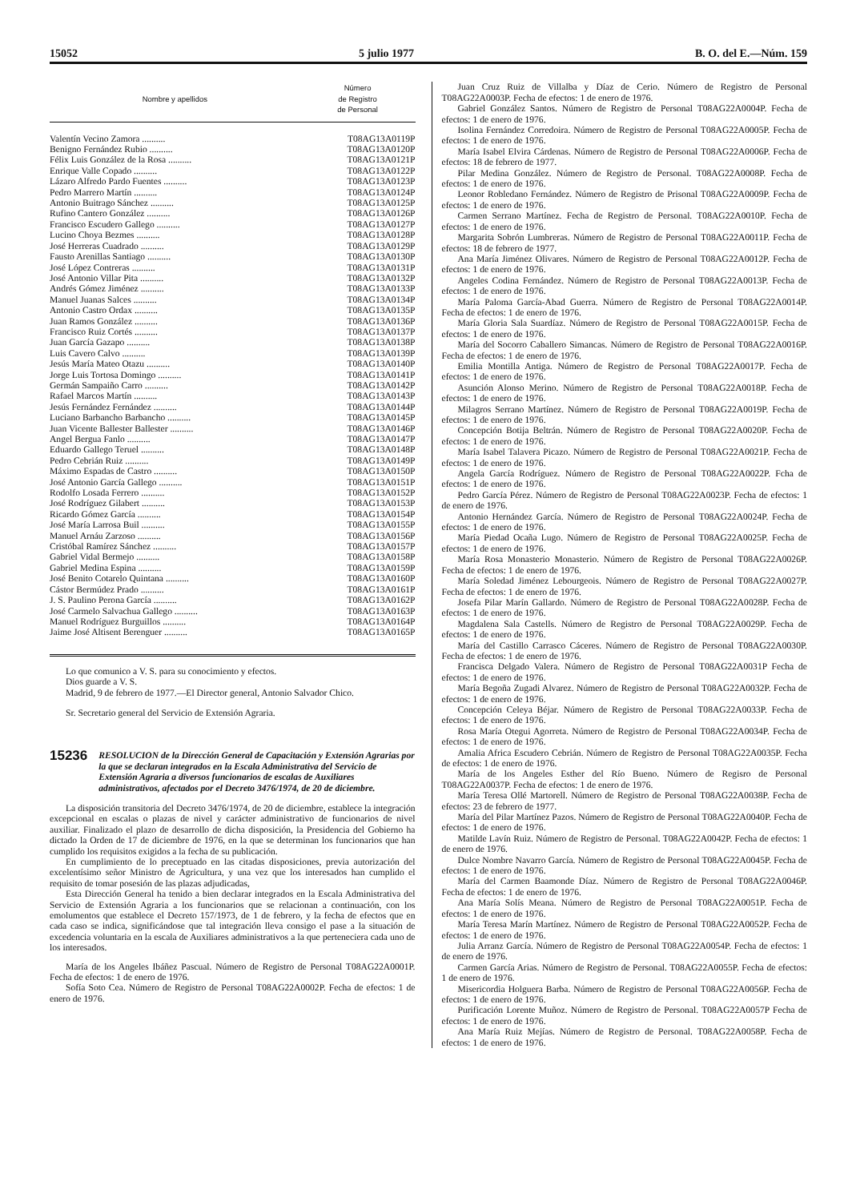15052 5 julio 1977 B. O. del E.—Núm. 159
| Nombre y apellidos | Número de Registro de Personal |
| --- | --- |
| Valentín Vecino Zamora .......... | T08AG13A0119P |
| Benigno Fernández Rubio .......... | T08AG13A0120P |
| Félix Luis González de la Rosa .......... | T08AG13A0121P |
| Enrique Valle Copado .......... | T08AG13A0122P |
| Lázaro Alfredo Pardo Fuentes .......... | T08AG13A0123P |
| Pedro Marrero Martín .......... | T08AG13A0124P |
| Antonio Buitrago Sánchez .......... | T08AG13A0125P |
| Rufino Cantero González .......... | T08AG13A0126P |
| Francisco Escudero Gallego .......... | T08AG13A0127P |
| Lucino Choya Bezmes .......... | T08AG13A0128P |
| José Herreras Cuadrado .......... | T08AG13A0129P |
| Fausto Arenillas Santiago .......... | T08AG13A0130P |
| José López Contreras .......... | T08AG13A0131P |
| José Antonio Villar Pita .......... | T08AG13A0132P |
| Andrés Gómez Jiménez .......... | T08AG13A0133P |
| Manuel Juanas Salces .......... | T08AG13A0134P |
| Antonio Castro Ordax .......... | T08AG13A0135P |
| Juan Ramos González .......... | T08AG13A0136P |
| Francisco Ruiz Cortés .......... | T08AG13A0137P |
| Juan García Gazapo .......... | T08AG13A0138P |
| Luis Cavero Calvo .......... | T08AG13A0139P |
| Jesús María Mateo Otazu .......... | T08AG13A0140P |
| Jorge Luis Tortosa Domingo .......... | T08AG13A0141P |
| Germán Sampaiño Carro .......... | T08AG13A0142P |
| Rafael Marcos Martín .......... | T08AG13A0143P |
| Jesús Fernández Fernández .......... | T08AG13A0144P |
| Luciano Barbancho Barbancho .......... | T08AG13A0145P |
| Juan Vicente Ballester Ballester .......... | T08AG13A0146P |
| Angel Bergua Fanlo .......... | T08AG13A0147P |
| Eduardo Gallego Teruel .......... | T08AG13A0148P |
| Pedro Cebrián Ruiz .......... | T08AG13A0149P |
| Máximo Espadas de Castro .......... | T08AG13A0150P |
| José Antonio García Gallego .......... | T08AG13A0151P |
| Rodolfo Losada Ferrero .......... | T08AG13A0152P |
| José Rodríguez Gilabert .......... | T08AG13A0153P |
| Ricardo Gómez García .......... | T08AG13A0154P |
| José María Larrosa Buil .......... | T08AG13A0155P |
| Manuel Arnáu Zarzoso .......... | T08AG13A0156P |
| Cristóbal Ramírez Sánchez .......... | T08AG13A0157P |
| Gabriel Vidal Bermejo .......... | T08AG13A0158P |
| Gabriel Medina Espina .......... | T08AG13A0159P |
| José Benito Cotarelo Quintana .......... | T08AG13A0160P |
| Cástor Bermúdez Prado .......... | T08AG13A0161P |
| J. S. Paulino Perona García .......... | T08AG13A0162P |
| José Carmelo Salvachua Gallego .......... | T08AG13A0163P |
| Manuel Rodríguez Burguillos .......... | T08AG13A0164P |
| Jaime José Altisent Berenguer .......... | T08AG13A0165P |
Lo que comunico a V. S. para su conocimiento y efectos.
Dios guarde a V. S.
Madrid, 9 de febrero de 1977.—El Director general, Antonio Salvador Chico.
Sr. Secretario general del Servicio de Extensión Agraria.
15236 RESOLUCION de la Dirección General de Capacitación y Extensión Agrarias por la que se declaran integrados en la Escala Administrativa del Servicio de Extensión Agraria a diversos funcionarios de escalas de Auxiliares administrativos, afectados por el Decreto 3476/1974, de 20 de diciembre.
La disposición transitoria del Decreto 3476/1974, de 20 de diciembre, establece la integración excepcional en escalas o plazas de nivel y carácter administrativo de funcionarios de nivel auxiliar. Finalizado el plazo de desarrollo de dicha disposición, la Presidencia del Gobierno ha dictado la Orden de 17 de diciembre de 1976, en la que se determinan los funcionarios que han cumplido los requisitos exigidos a la fecha de su publicación.
En cumplimiento de lo preceptuado en las citadas disposiciones, previa autorización del excelentísimo señor Ministro de Agricultura, y una vez que los interesados han cumplido el requisito de tomar posesión de las plazas adjudicadas,
Esta Dirección General ha tenido a bien declarar integrados en la Escala Administrativa del Servicio de Extensión Agraria a los funcionarios que se relacionan a continuación, con los emolumentos que establece el Decreto 157/1973, de 1 de febrero, y la fecha de efectos que en cada caso se indica, significándose que tal integración lleva consigo el pase a la situación de excedencia voluntaria en la escala de Auxiliares administrativos a la que perteneciera cada uno de los interesados.
María de los Angeles Ibáñez Pascual. Número de Registro de Personal T08AG22A0001P. Fecha de efectos: 1 de enero de 1976.
Sofía Soto Cea. Número de Registro de Personal T08AG22A0002P. Fecha de efectos: 1 de enero de 1976.
Juan Cruz Ruiz de Villalba y Díaz de Cerio. Número de Registro de Personal T08AG22A0003P. Fecha de efectos: 1 de enero de 1976.
Gabriel González Santos. Número de Registro de Personal T08AG22A0004P. Fecha de efectos: 1 de enero de 1976.
Isolina Fernández Corredoira. Número de Registro de Personal T08AG22A0005P. Fecha de efectos: 1 de enero de 1976.
María Isabel Elvira Cárdenas. Número de Registro de Personal T08AG22A0006P. Fecha de efectos: 18 de febrero de 1977.
Pilar Medina González. Número de Registro de Personal. T08AG22A0008P. Fecha de efectos: 1 de enero de 1976.
Leonor Robledano Fernández. Número de Registro de Prisonal T08AG22A0009P. Fecha de efectos: 1 de enero de 1976.
Carmen Serrano Martínez. Fecha de Registro de Personal. T08AG22A0010P. Fecha de efectos: 1 de enero de 1976.
Margarita Sobrón Lumbreras. Número de Registro de Personal T08AG22A0011P. Fecha de efectos: 18 de febrero de 1977.
Ana María Jiménez Olivares. Número de Registro de Personal T08AG22A0012P. Fecha de efectos: 1 de enero de 1976.
Angeles Codina Fernández. Número de Registro de Personal T08AG22A0013P. Fecha de efectos: 1 de enero de 1976.
María Paloma García-Abad Guerra. Número de Registro de Personal T08AG22A0014P. Fecha de efectos: 1 de enero de 1976.
María Gloria Sala Suardíaz. Número de Registro de Personal T08AG22A0015P. Fecha de efectos: 1 de enero de 1976.
María del Socorro Caballero Simancas. Número de Registro de Personal T08AG22A0016P. Fecha de efectos: 1 de enero de 1976.
Emilia Montilla Antiga. Número de Registro de Personal T08AG22A0017P. Fecha de efectos: 1 de enero de 1976.
Asunción Alonso Merino. Número de Registro de Personal T08AG22A0018P. Fecha de efectos: 1 de enero de 1976.
Milagros Serrano Martínez. Número de Registro de Personal T08AG22A0019P. Fecha de efectos: 1 de enero de 1976.
Concepción Botija Beltrán. Número de Registro de Personal T08AG22A0020P. Fecha de efectos: 1 de enero de 1976.
María Isabel Talavera Picazo. Número de Registro de Personal T08AG22A0021P. Fecha de efectos: 1 de enero de 1976.
Angela García Rodríguez. Número de Registro de Personal T08AG22A0022P. Fcha de efectos: 1 de enero de 1976.
Pedro García Pérez. Número de Registro de Personal T08AG22A0023P. Fecha de efectos: 1 de enero de 1976.
Antonio Hernández García. Número de Registro de Personal T08AG22A0024P. Fecha de efectos: 1 de enero de 1976.
María Piedad Ocaña Lugo. Número de Registro de Personal T08AG22A0025P. Fecha de efectos: 1 de enero de 1976.
María Rosa Monasterio Monasterio. Número de Registro de Personal T08AG22A0026P. Fecha de efectos: 1 de enero de 1976.
María Soledad Jiménez Lebourgeois. Número de Registro de Personal T08AG22A0027P. Fecha de efectos: 1 de enero de 1976.
Josefa Pilar Marín Gallardo. Número de Registro de Personal T08AG22A0028P. Fecha de efectos: 1 de enero de 1976.
Magdalena Sala Castells. Número de Registro de Personal T08AG22A0029P. Fecha de efectos: 1 de enero de 1976.
María del Castillo Carrasco Cáceres. Número de Registro de Personal T08AG22A0030P. Fecha de efectos: 1 de enero de 1976.
Francisca Delgado Valera. Número de Registro de Personal T08AG22A0031P Fecha de efectos: 1 de enero de 1976.
María Begoña Zugadi Alvarez. Número de Registro de Personal T08AG22A0032P. Fecha de efectos: 1 de enero de 1976.
Concepción Celeya Béjar. Número de Registro de Personal T08AG22A0033P. Fecha de efectos: 1 de enero de 1976.
Rosa María Otegui Agorreta. Número de Registro de Personal T08AG22A0034P. Fecha de efectos: 1 de enero de 1976.
Amalia Africa Escudero Cebrián. Número de Registro de Personal T08AG22A0035P. Fecha de efectos: 1 de enero de 1976.
María de los Angeles Esther del Río Bueno. Número de Regisro de Personal T08AG22A0037P. Fecha de efectos: 1 de enero de 1976.
María Teresa Ollé Martorell. Número de Registro de Personal T08AG22A0038P. Fecha de efectos: 23 de febrero de 1977.
María del Pilar Martínez Pazos. Número de Registro de Personal T08AG22A0040P. Fecha de efectos: 1 de enero de 1976.
Matilde Lavín Ruiz. Número de Registro de Personal. T08AG22A0042P. Fecha de efectos: 1 de enero de 1976.
Dulce Nombre Navarro García. Número de Registro de Personal T08AG22A0045P. Fecha de efectos: 1 de enero de 1976.
María del Carmen Baamonde Díaz. Número de Registro de Personal T08AG22A0046P. Fecha de efectos: 1 de enero de 1976.
Ana María Solís Meana. Número de Registro de Personal T08AG22A0051P. Fecha de efectos: 1 de enero de 1976.
María Teresa Marín Martínez. Número de Registro de Personal T08AG22A0052P. Fecha de efectos: 1 de enero de 1976.
Julia Arranz García. Número de Registro de Personal T08AG22A0054P. Fecha de efectos: 1 de enero de 1976.
Carmen García Arias. Número de Registro de Personal. T08AG22A0055P. Fecha de efectos: 1 de enero de 1976.
Misericordia Holguera Barba. Número de Registro de Personal T08AG22A0056P. Fecha de efectos: 1 de enero de 1976.
Purificación Lorente Muñoz. Número de Registro de Personal. T08AG22A0057P Fecha de efectos: 1 de enero de 1976.
Ana María Ruiz Mejías. Número de Registro de Personal. T08AG22A0058P. Fecha de efectos: 1 de enero de 1976.